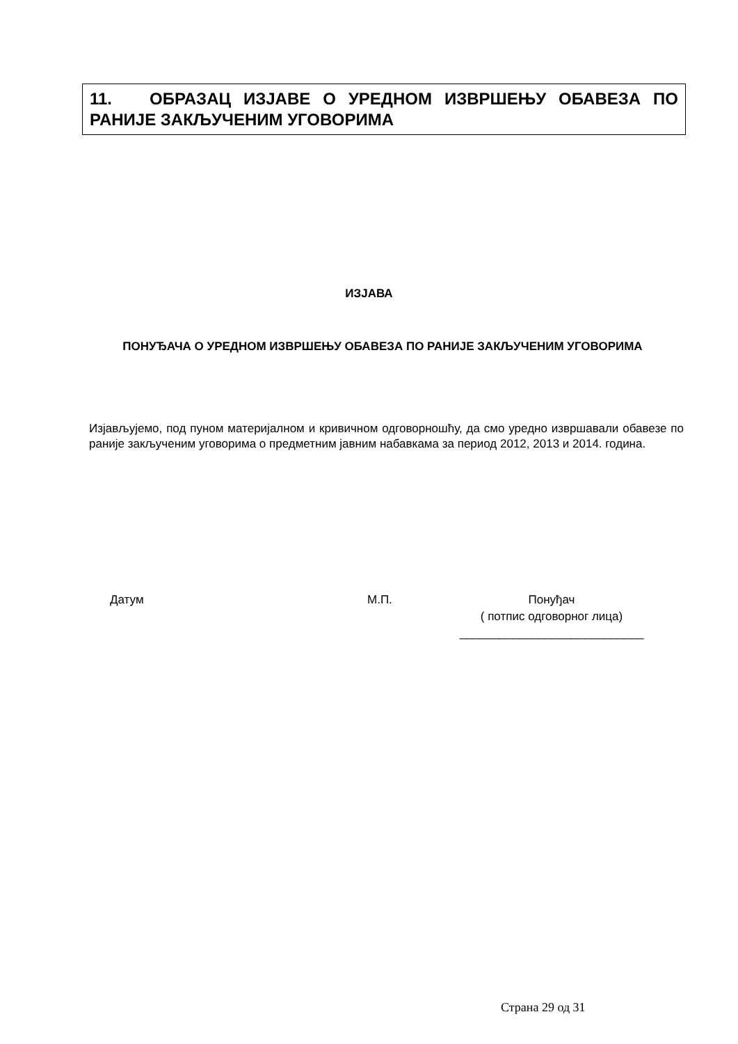11. ОБРАЗАЦ ИЗЈАВЕ О УРЕДНОМ ИЗВРШЕЊУ ОБАВЕЗА ПО РАНИЈЕ ЗАКЉУЧЕНИМ УГОВОРИМА
ИЗЈАВА
ПОНУЂАЧА О УРЕДНОМ ИЗВРШЕЊУ ОБАВЕЗА ПО РАНИЈЕ ЗАКЉУЧЕНИМ УГОВОРИМА
Изјављујемо, под пуном материјалном и кривичном одговорношћу, да смо уредно извршавали обавезе по раније закљученим уговорима о предметним јавним набавкама за период 2012, 2013 и 2014. година.
Датум М.П. Понуђач
( потпис одговорног лица)
____________________________
Страна 29 од 31